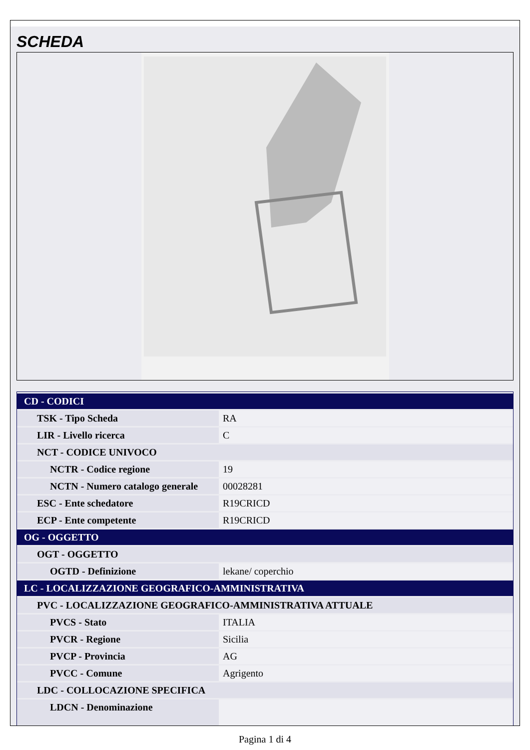SCHEDA
| CD - CODICI | |
| TSK - Tipo Scheda | RA |
| LIR - Livello ricerca | C |
| NCT - CODICE UNIVOCO | |
| NCTR - Codice regione | 19 |
| NCTN - Numero catalogo generale | 00028281 |
| ESC - Ente schedatore | R19CRICD |
| ECP - Ente competente | R19CRICD |
| OG - OGGETTO | |
| OGT - OGGETTO | |
| OGTD - Definizione | lekane/ coperchio |
| LC - LOCALIZZAZIONE GEOGRAFICO-AMMINISTRATIVA | |
| PVC - LOCALIZZAZIONE GEOGRAFICO-AMMINISTRATIVA ATTUALE | |
| PVCS - Stato | ITALIA |
| PVCR - Regione | Sicilia |
| PVCP - Provincia | AG |
| PVCC - Comune | Agrigento |
| LDC - COLLOCAZIONE SPECIFICA | |
| LDCN - Denominazione | |
Pagina 1 di 4